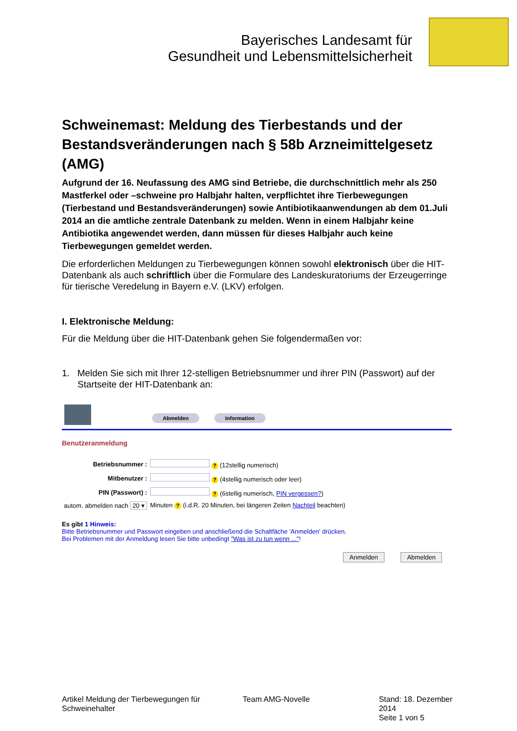Bayerisches Landesamt für
Gesundheit und Lebensmittelsicherheit
Schweinemast: Meldung des Tierbestands und der Bestandsveränderungen nach § 58b Arzneimittelgesetz (AMG)
Aufgrund der 16. Neufassung des AMG sind Betriebe, die durchschnittlich mehr als 250 Mastferkel oder –schweine pro Halbjahr halten, verpflichtet ihre Tierbewegungen (Tierbestand und Bestandsveränderungen) sowie Antibiotikaanwendungen ab dem 01.Juli 2014 an die amtliche zentrale Datenbank zu melden. Wenn in einem Halbjahr keine Antibiotika angewendet werden, dann müssen für dieses Halbjahr auch keine Tierbewegungen gemeldet werden.
Die erforderlichen Meldungen zu Tierbewegungen können sowohl elektronisch über die HIT-Datenbank als auch schriftlich über die Formulare des Landeskuratoriums der Erzeugerringe für tierische Veredelung in Bayern e.V. (LKV) erfolgen.
I. Elektronische Meldung:
Für die Meldung über die HIT-Datenbank gehen Sie folgendermaßen vor:
1. Melden Sie sich mit Ihrer 12-stelligen Betriebsnummer und ihrer PIN (Passwort) auf der Startseite der HIT-Datenbank an:
Abmelden Information
Benutzeranmeldung
| Betriebsnummer : | ? (12stellig numerisch) |
| Mitbenutzer : | ? (4stellig numerisch oder leer) |
| PIN (Passwort) : | ? (6stellig numerisch, PIN vergessen? ) |
| autom. abmelden nach 20 ▾ | Minuten ? (i.d.R. 20 Minuten, bei längeren Zeiten Nachteil beachten) |
Es gibt 1 Hinweis:
Bitte Betriebsnummer und Passwort eingeben und anschließend die Schaltfäche 'Anmelden' drücken.
Bei Problemen mit der Anmeldung lesen Sie bitte unbedingt "Was ist zu tun wenn ..."!
Anmelden Abmelden
Artikel Meldung der Tierbewegungen für Schweinehalter
Team AMG-Novelle Stand: 18. Dezember 2014
Seite 1 von 5